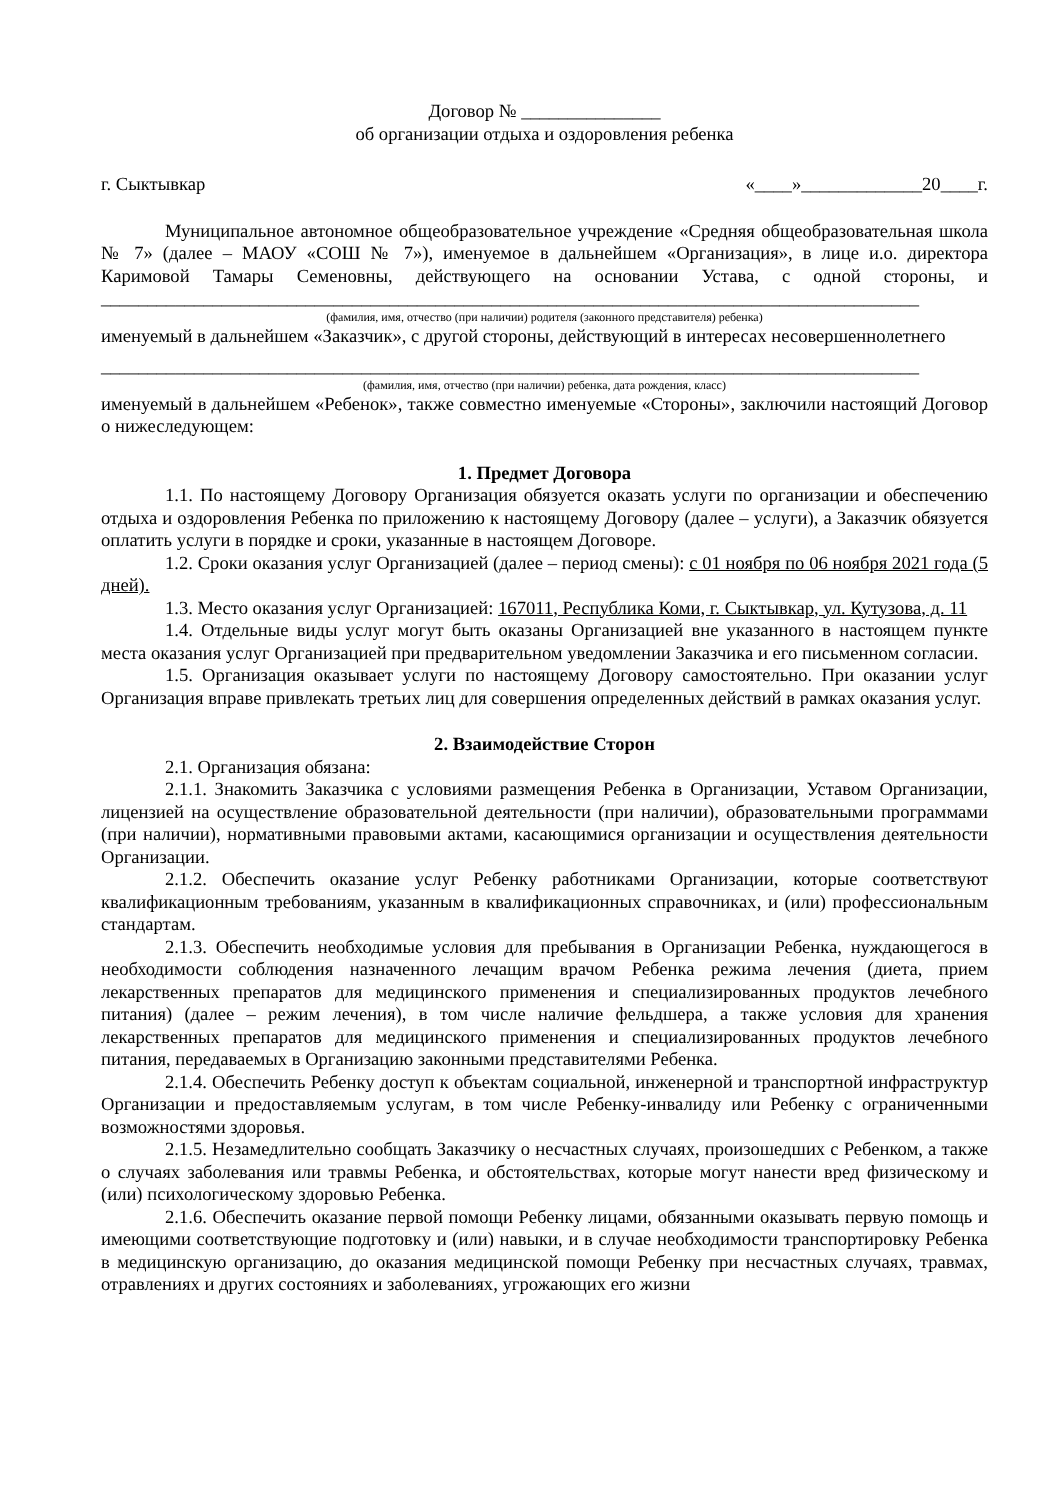Договор № _______________
об организации отдыха и оздоровления ребенка
г. Сыктывкар «____»_____________20____г.
Муниципальное автономное общеобразовательное учреждение «Средняя общеобразовательная школа № 7» (далее – МАОУ «СОШ № 7»), именуемое в дальнейшем «Организация», в лице и.о. директора Каримовой Тамары Семеновны, действующего на основании Устава, с одной стороны, и ________________________________________________________________________________________
(фамилия, имя, отчество (при наличии) родителя (законного представителя) ребенка)
именуемый в дальнейшем «Заказчик», с другой стороны, действующий в интересах несовершеннолетнего
________________________________________________________________________________________
(фамилия, имя, отчество (при наличии) ребенка, дата рождения, класс)
именуемый в дальнейшем «Ребенок», также совместно именуемые «Стороны», заключили настоящий Договор о нижеследующем:
1. Предмет Договора
1.1. По настоящему Договору Организация обязуется оказать услуги по организации и обеспечению отдыха и оздоровления Ребенка по приложению к настоящему Договору (далее – услуги), а Заказчик обязуется оплатить услуги в порядке и сроки, указанные в настоящем Договоре.
1.2. Сроки оказания услуг Организацией (далее – период смены): с 01 ноября по 06 ноября 2021 года (5 дней).
1.3. Место оказания услуг Организацией: 167011, Республика Коми, г. Сыктывкар, ул. Кутузова, д. 11
1.4. Отдельные виды услуг могут быть оказаны Организацией вне указанного в настоящем пункте места оказания услуг Организацией при предварительном уведомлении Заказчика и его письменном согласии.
1.5. Организация оказывает услуги по настоящему Договору самостоятельно. При оказании услуг Организация вправе привлекать третьих лиц для совершения определенных действий в рамках оказания услуг.
2. Взаимодействие Сторон
2.1. Организация обязана:
2.1.1. Знакомить Заказчика с условиями размещения Ребенка в Организации, Уставом Организации, лицензией на осуществление образовательной деятельности (при наличии), образовательными программами (при наличии), нормативными правовыми актами, касающимися организации и осуществления деятельности Организации.
2.1.2. Обеспечить оказание услуг Ребенку работниками Организации, которые соответствуют квалификационным требованиям, указанным в квалификационных справочниках, и (или) профессиональным стандартам.
2.1.3. Обеспечить необходимые условия для пребывания в Организации Ребенка, нуждающегося в необходимости соблюдения назначенного лечащим врачом Ребенка режима лечения (диета, прием лекарственных препаратов для медицинского применения и специализированных продуктов лечебного питания) (далее – режим лечения), в том числе наличие фельдшера, а также условия для хранения лекарственных препаратов для медицинского применения и специализированных продуктов лечебного питания, передаваемых в Организацию законными представителями Ребенка.
2.1.4. Обеспечить Ребенку доступ к объектам социальной, инженерной и транспортной инфраструктур Организации и предоставляемым услугам, в том числе Ребенку-инвалиду или Ребенку с ограниченными возможностями здоровья.
2.1.5. Незамедлительно сообщать Заказчику о несчастных случаях, произошедших с Ребенком, а также о случаях заболевания или травмы Ребенка, и обстоятельствах, которые могут нанести вред физическому и (или) психологическому здоровью Ребенка.
2.1.6. Обеспечить оказание первой помощи Ребенку лицами, обязанными оказывать первую помощь и имеющими соответствующие подготовку и (или) навыки, и в случае необходимости транспортировку Ребенка в медицинскую организацию, до оказания медицинской помощи Ребенку при несчастных случаях, травмах, отравлениях и других состояниях и заболеваниях, угрожающих его жизни